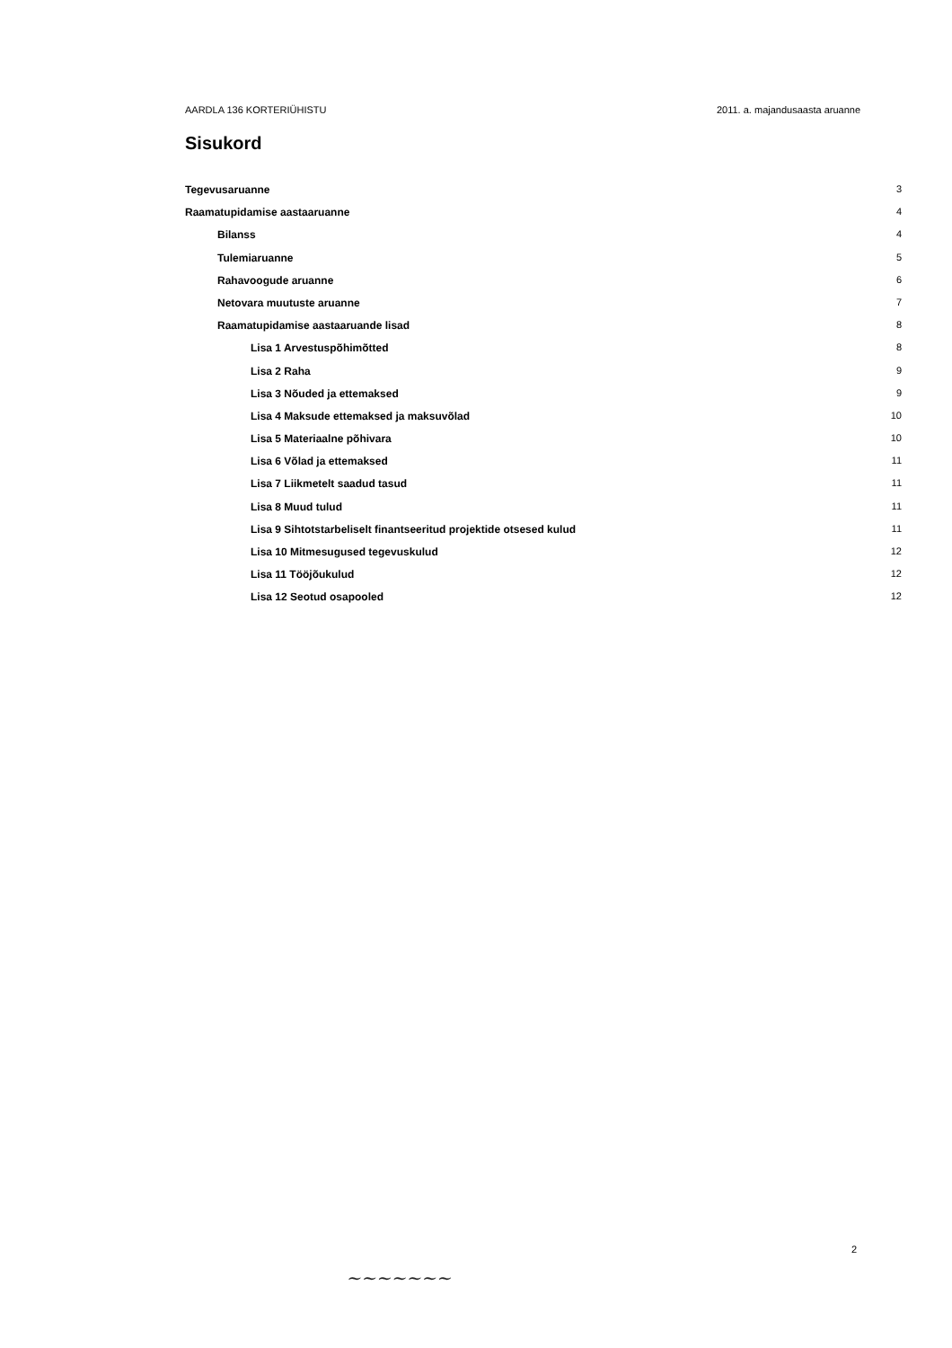AARDLA 136 KORTERIÜHISTU 2011. a. majandusaasta aruanne
Sisukord
Tegevusaruanne 3
Raamatupidamise aastaaruanne 4
Bilanss 4
Tulemiaruanne 5
Rahavoogude aruanne 6
Netovara muutuste aruanne 7
Raamatupidamise aastaaruande lisad 8
Lisa 1 Arvestuspõhimõtted 8
Lisa 2 Raha 9
Lisa 3 Nõuded ja ettemaksed 9
Lisa 4 Maksude ettemaksed ja maksuvõlad 10
Lisa 5 Materiaalne põhivara 10
Lisa 6 Võlad ja ettemaksed 11
Lisa 7 Liikmetelt saadud tasud 11
Lisa 8 Muud tulud 11
Lisa 9 Sihtotstarbeliselt finantseeritud projektide otsesed kulud 11
Lisa 10 Mitmesugused tegevuskulud 12
Lisa 11 Tööjõukulud 12
Lisa 12 Seotud osapooled 12
2
~~~~~~~